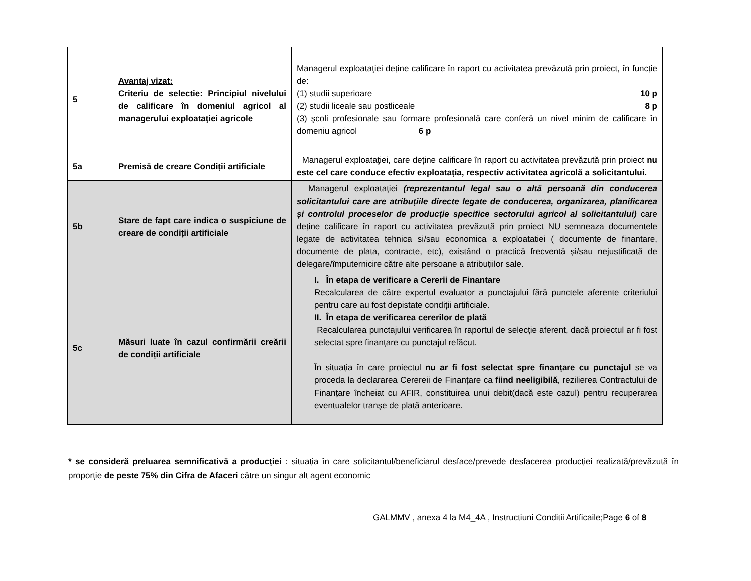| 5 | Avantaj vizat: Criteriu de selectie: Principiul nivelului de calificare în domeniul agricol al managerului exploataţiei agricole | Managerul exploataţiei deține calificare în raport cu activitatea prevăzută prin proiect, în funcție de: (1) studii superioare 10 p (2) studii liceale sau postliceale 8 p (3) şcoli profesionale sau formare profesională care conferă un nivel minim de calificare în domeniu agricol 6 p |
| 5a | Premisă de creare Condiții artificiale | Managerul exploataţiei, care deține calificare în raport cu activitatea prevăzută prin proiect nu este cel care conduce efectiv exploatația, respectiv activitatea agricolă a solicitantului. |
| 5b | Stare de fapt care indica o suspiciune de creare de condiții artificiale | Managerul exploataţiei (reprezentantul legal sau o altă persoană din conducerea solicitantului care are atribuțiile directe legate de conducerea, organizarea, planificarea și controlul proceselor de producție specifice sectorului agricol al solicitantului) care deține calificare în raport cu activitatea prevăzută prin proiect NU semneaza documentele legate de activitatea tehnica si/sau economica a exploatatiei ( documente de finantare, documente de plata, contracte, etc), existând o practică frecventă și/sau nejustificată de delegare/împuternicire către alte persoane a atribuțiilor sale. |
| 5c | Măsuri luate în cazul confirmării creării de condiții artificiale | I. În etapa de verificare a Cererii de Finantare Recalcularea de către expertul evaluator a punctajului fără punctele aferente criteriului pentru care au fost depistate condiții artificiale. II. În etapa de verificarea cererilor de plată Recalcularea punctajului verificarea în raportul de selecție aferent, dacă proiectul ar fi fost selectat spre finanțare cu punctajul refăcut. În situația în care proiectul nu ar fi fost selectat spre finanțare cu punctajul se va proceda la declararea Cerereii de Finanțare ca fiind neeligibilă , rezilierea Contractului de Finanțare încheiat cu AFIR, constituirea unui debit(dacă este cazul) pentru recuperarea eventualelor tranșe de plată anterioare. |
* se consideră preluarea semnificativă a producției : situația în care solicitantul/beneficiarul desface/prevede desfacerea producției realizată/prevăzută în proporție de peste 75% din Cifra de Afaceri către un singur alt agent economic
GALMMV , anexa 4 la M4_4A , Instructiuni Conditii Artificaile;Page 6 of 8